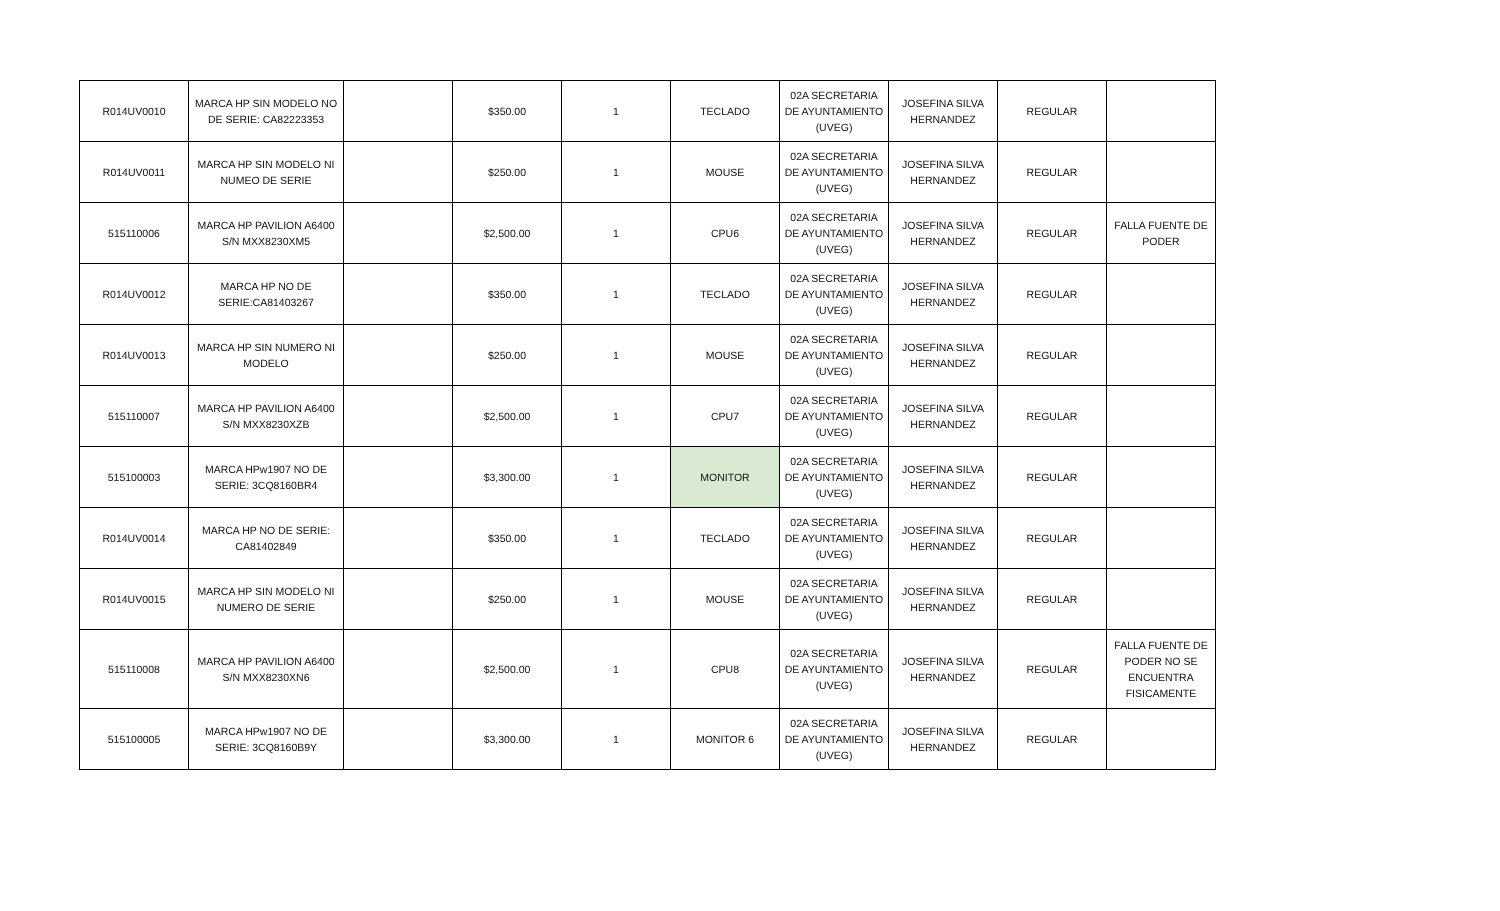| R014UV0010 | MARCA HP SIN MODELO NO DE SERIE: CA82223353 | | $350.00 | 1 | TECLADO | 02A SECRETARIA DE AYUNTAMIENTO (UVEG) | JOSEFINA SILVA HERNANDEZ | REGULAR | |
| R014UV0011 | MARCA HP SIN MODELO NI NUMEO DE SERIE | | $250.00 | 1 | MOUSE | 02A SECRETARIA DE AYUNTAMIENTO (UVEG) | JOSEFINA SILVA HERNANDEZ | REGULAR | |
| 515110006 | MARCA HP PAVILION A6400 S/N MXX8230XM5 | | $2,500.00 | 1 | CPU6 | 02A SECRETARIA DE AYUNTAMIENTO (UVEG) | JOSEFINA SILVA HERNANDEZ | REGULAR | FALLA FUENTE DE PODER |
| R014UV0012 | MARCA HP NO DE SERIE:CA81403267 | | $350.00 | 1 | TECLADO | 02A SECRETARIA DE AYUNTAMIENTO (UVEG) | JOSEFINA SILVA HERNANDEZ | REGULAR | |
| R014UV0013 | MARCA HP SIN NUMERO NI MODELO | | $250.00 | 1 | MOUSE | 02A SECRETARIA DE AYUNTAMIENTO (UVEG) | JOSEFINA SILVA HERNANDEZ | REGULAR | |
| 515110007 | MARCA HP PAVILION A6400 S/N MXX8230XZB | | $2,500.00 | 1 | CPU7 | 02A SECRETARIA DE AYUNTAMIENTO (UVEG) | JOSEFINA SILVA HERNANDEZ | REGULAR | |
| 515100003 | MARCA HPw1907 NO DE SERIE: 3CQ8160BR4 | | $3,300.00 | 1 | MONITOR | 02A SECRETARIA DE AYUNTAMIENTO (UVEG) | JOSEFINA SILVA HERNANDEZ | REGULAR | |
| R014UV0014 | MARCA HP NO DE SERIE: CA81402849 | | $350.00 | 1 | TECLADO | 02A SECRETARIA DE AYUNTAMIENTO (UVEG) | JOSEFINA SILVA HERNANDEZ | REGULAR | |
| R014UV0015 | MARCA HP SIN MODELO NI NUMERO DE SERIE | | $250.00 | 1 | MOUSE | 02A SECRETARIA DE AYUNTAMIENTO (UVEG) | JOSEFINA SILVA HERNANDEZ | REGULAR | |
| 515110008 | MARCA HP PAVILION A6400 S/N MXX8230XN6 | | $2,500.00 | 1 | CPU8 | 02A SECRETARIA DE AYUNTAMIENTO (UVEG) | JOSEFINA SILVA HERNANDEZ | REGULAR | FALLA FUENTE DE PODER NO SE ENCUENTRA FISICAMENTE |
| 515100005 | MARCA HPw1907 NO DE SERIE: 3CQ8160B9Y | | $3,300.00 | 1 | MONITOR 6 | 02A SECRETARIA DE AYUNTAMIENTO (UVEG) | JOSEFINA SILVA HERNANDEZ | REGULAR | |